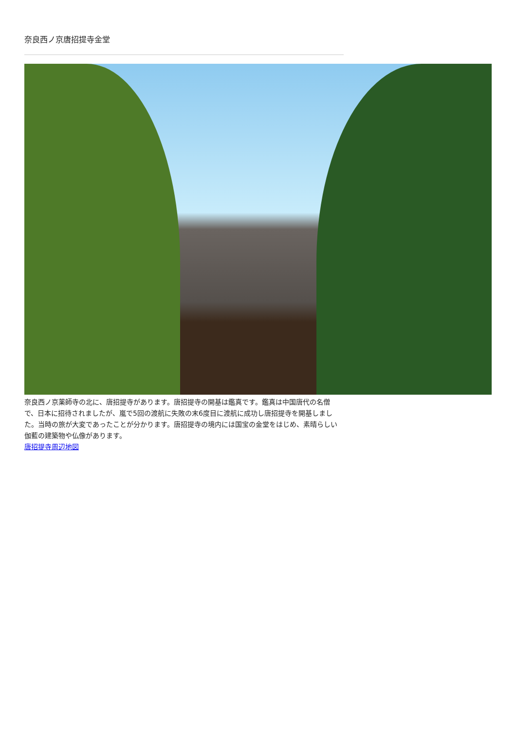奈良西ノ京唐招提寺金堂
奈良西ノ京薬師寺の北に、唐招提寺があります。唐招提寺の開基は鑑真です。鑑真は中国唐代の名僧で、日本に招待されましたが、嵐で5回の渡航に失敗の末6度目に渡航に成功し唐招提寺を開基しました。当時の旅が大変であったことが分かります。唐招提寺の境内には国宝の金堂をはじめ、素晴らしい伽藍の建築物や仏像があります。
唐招提寺周辺地図